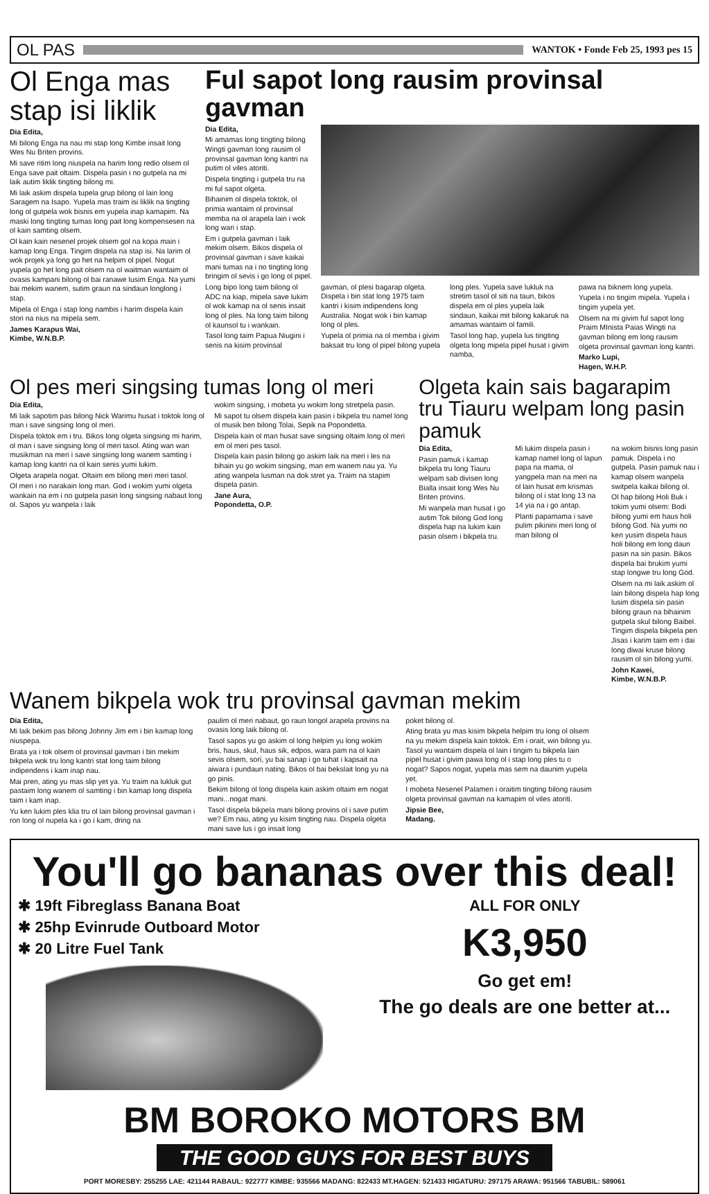OL PAS WANTOK • Fonde Feb 25, 1993 pes 15
Ol Enga mas stap isi liklik
Dia Edita,
Mi bilong Enga na nau mi stap long Kimbe insait long Wes Nu Briten provins.
Mi save ritim long niuspela na harim long redio olsem ol Enga save pait oltaim. Dispela pasin i no gutpela na mi laik autim liklik tingting bilong mi.
Mi laik askim dispela tupela grup bilong ol lain long Saragem na Isapo. Yupela mas traim isi liklik na tingting long ol gutpela wok bisnis em yupela inap kamapim. Na maski long tingting tumas long pait long kompensesen na ol kain samting olsem.
Ol kain kain nesenel projek olsem gol na kopa main i kamap long Enga. Tingim dispela na stap isi. Na larim ol wok projek ya long go het na helpim ol pipel. Nogut yupela go het long pait olsem na ol waitman wantaim ol ovasis kampani bilong ol bai ranawe lusim Enga. Na yumi bai mekim wanem, sutim graun na sindaun longlong i stap.
Mipela ol Enga i stap long nambis i harim dispela kain stori na nius na mipela sem.
James Karapus Wai,
Kimbe, W.N.B.P.
Ful sapot long rausim provinsal gavman
Dia Edita,
Mi amamas long tingting bilong Wingti gavman long rausim ol provinsal gavman long kantri na putim ol viles atoriti.
Dispela tingting i gutpela tru na mi ful sapot olgeta.
Bihainim ol dispela toktok, ol primia wantaim ol provinsal memba na ol arapela lain i wok long wari i stap.
Em i gutpela gavman i laik mekim olsem. Bikos dispela ol provinsal gavman i save kaikai mani tumas na i no tingting long bringim ol sevis i go long ol pipel.
Long bipo long taim bilong ol ADC na kiap, mipela save lukim ol wok kamap na ol senis insait long ol ples. Na long taim bilong ol kaunsol tu i wankain.
Tasol long taim Papua Niugini i senis na kisim provinsal
gavman, ol plesi bagarap olgeta. Dispela i bin stat long 1975 taim kantri i kisim indipendens long Australia. Nogat wok i bin kamap long ol ples.
Yupela ol primia na ol memba i givim baksait tru long ol pipel bilong yupela
long ples. Yupela save lukluk na stretim tasol ol siti na taun, bikos dispela em ol ples yupela laik sindaun, kaikai mit bilong kakaruk na amamas wantaim ol famili.
Tasol long hap, yupela lus tingting olgeta long mipela pipel husat i givim namba,
pawa na biknem long yupela.
Yupela i no tingim mipela. Yupela i tingim yupela yet.
Olsem na mi givim ful sapot long Praim MInista Paias Wingti na gavman bilong em long rausim olgeta provinsal gavman long kantri.
Marko Lupi,
Hagen, W.H.P.
Ol pes meri singsing tumas long ol meri
Dia Edita,
Mi laik sapotim pas bilong Nick Warimu husat i toktok long ol man i save singsing long ol meri.
Dispela toktok em i tru. Bikos long olgeta singsing mi harim, ol man i save singsing long ol meri tasol. Ating wan wan musikman na meri i save singsing long wanem samting i kamap long kantri na ol kain senis yumi lukim.
Olgeta arapela nogat. Oltaim em bilong meri meri tasol.
Ol meri i no narakain long man. God i wokim yumi olgeta wankain na em i no gutpela pasin long singsing nabaut long ol. Sapos yu wanpela i laik
wokim singsing, i mobeta yu wokim long stretpela pasin.
Mi sapot tu olsem dispela kain pasin i bikpela tru namel long ol musik ben bilong Tolai, Sepik na Popondetta.
Dispela kain ol man husat save singsing oltaim long ol meri em ol meri pes tasol.
Dispela kain pasin bilong go askim laik na meri i les na bihain yu go wokim singsing, man em wanem nau ya. Yu ating wanpela lusman na dok stret ya. Traim na stapim dispela pasin.
Jane Aura,
Popondetta, O.P.
Olgeta kain sais bagarapim tru Tiauru welpam long pasin pamuk
Dia Edita,
Pasin pamuk i kamap bikpela tru long Tiauru welpam sab divisen long Bialla insait long Wes Nu Briten provins.
Mi wanpela man husat i go autim Tok bilong God long dispela hap na lukim kain pasin olsem i bikpela tru.
Mi lukim dispela pasin i kamap namel long ol lapun papa na mama, ol yangpela man na meri na ol lain husat em krismas bilong ol i stat long 13 na 14 yia na i go antap.
Planti papamama i save pulim pikinini meri long ol man bilong ol
na wokim bisnis long pasin pamuk. Dispela i no gutpela. Pasin pamuk nau i kamap olsem wanpela switpela kaikai bilong ol.
Ol hap bilong Holi Buk i tokim yumi olsem: Bodi bilong yumi em haus holi bilong God. Na yumi no ken yusim dispela haus holi bilong em long daun pasin na sin pasin. Bikos dispela bai brukim yumi stap longwe tru long God.
Olsem na mi laik askim ol lain bilong dispela hap long lusim dispela sin pasin bilong graun na bihainim gutpela skul bilong Baibel. Tingim dispela bikpela pen Jisas i karim taim em i dai long diwai kruse bilong rausim ol sin bilong yumi.
John Kawei,
Kimbe, W.N.B.P.
Wanem bikpela wok tru provinsal gavman mekim
Dia Edita,
Mi laik bekim pas bilong Johnny Jim em i bin kamap long niuspepa.
Brata ya i tok olsem ol provinsal gavman i bin mekim bikpela wok tru long kantri stat long taim bilong indipendens i kam inap nau.
Mai pren, ating yu mas slip yet ya. Yu traim na lukluk gut pastaim long wanem ol samting i bin kamap long dispela taim i kam inap.
Yu ken lukim ples klia tru ol lain bilong provinsal gavman i ron long ol nupela ka i go i kam, dring na
paulim ol meri nabaut, go raun longol arapela provins na ovasis long laik bilong ol.
Tasol sapos yu go askim ol long helpim yu long wokim bris, haus, skul, haus sik, edpos, wara pam na ol kain sevis olsem, sori, yu bai sanap i go tuhat i kapsait na aiwara i pundaun nating. Bikos ol bai bekslait long yu na go pinis.
Bekim bilong ol long dispela kain askim oltaim em nogat mani...nogat mani.
Tasol dispela bikpela mani bilong provins ol i save putim we? Em nau, ating yu kisim tingting nau. Dispela olgeta mani save lus i go insait long
poket bilong ol.
Ating brata yu mas kisim bikpela helpim tru long ol olsem na yu mekim dispela kain toktok. Em i orait, win bilong yu. Tasol yu wantaim dispela ol lain i tingim tu bikpela lain pipel husat i givim pawa long ol i stap long ples tu o nogat? Sapos nogat, yupela mas sem na daunim yupela yet.
I mobeta Nesenel Palamen i oraitim tingting bilong rausim olgeta provinsal gavman na kamapim ol viles atoriti.
Jipsie Bee,
Madang.
You'll go bananas over this deal!
✱ 19ft Fibreglass Banana Boat
✱ 25hp Evinrude Outboard Motor
✱ 20 Litre Fuel Tank
ALL FOR ONLY
K3,950
Go get em!
The go deals are one better at...
BM BOROKO MOTORS BM
THE GOOD GUYS FOR BEST BUYS
PORT MORESBY: 255255 LAE: 421144 RABAUL: 922777 KIMBE: 935566 MADANG: 822433 MT.HAGEN: 521433 HIGATURU: 297175 ARAWA: 951566 TABUBIL: 589061